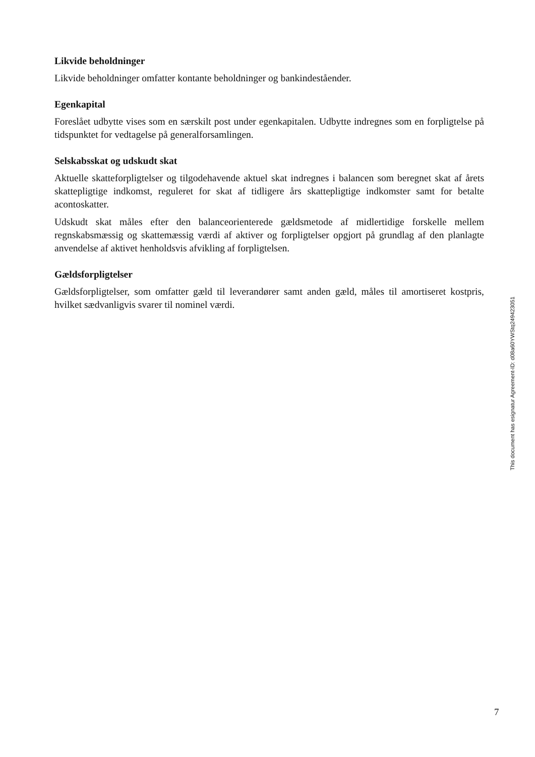Likvide beholdninger
Likvide beholdninger omfatter kontante beholdninger og bankindeståender.
Egenkapital
Foreslået udbytte vises som en særskilt post under egenkapitalen. Udbytte indregnes som en forpligtelse på tidspunktet for vedtagelse på generalforsamlingen.
Selskabsskat og udskudt skat
Aktuelle skatteforpligtelser og tilgodehavende aktuel skat indregnes i balancen som beregnet skat af årets skattepligtige indkomst, reguleret for skat af tidligere års skattepligtige indkomster samt for betalte acontoskatter.
Udskudt skat måles efter den balanceorienterede gældsmetode af midlertidige forskelle mellem regnskabsmæssig og skattemæssig værdi af aktiver og forpligtelser opgjort på grundlag af den planlagte anvendelse af aktivet henholdsvis afvikling af forpligtelsen.
Gældsforpligtelser
Gældsforpligtelser, som omfatter gæld til leverandører samt anden gæld, måles til amortiseret kostpris, hvilket sædvanligvis svarer til nominel værdi.
This document has esignatur Agreement-ID: d08a60YWStq249423051
7